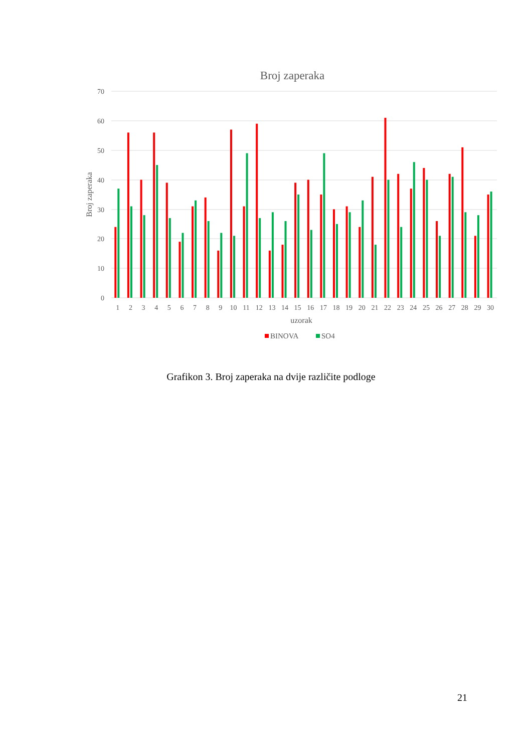Broj zaperaka
70
60
50
40
30
20
10
0
Broj zaperaka
1
2
3
4
5
6
7
8
9
10
11
12
13
14
15
16
17
18
19
20
21
22
23
24
25
26
27
28
29
30
uzorak
BINOVA
SO4
Grafikon 3. Broj zaperaka na dvije različite podloge
21